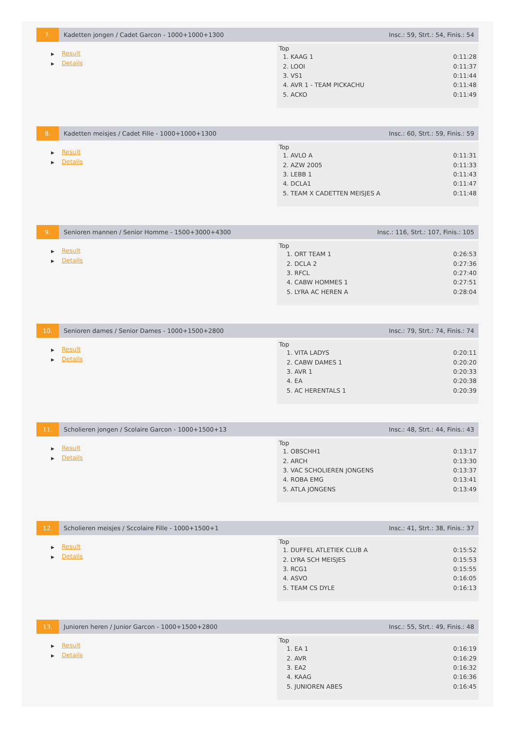7. Kadetten jongen / Cadet Garcon - 1000+1000+1300
Insc.: 59, Strt.: 54, Finis.: 54
▶ Result
▶ Details
Top
| 1. KAAG 1 | 0:11:28 |
| 2. LOOI | 0:11:37 |
| 3. VS1 | 0:11:44 |
| 4. AVR 1 - TEAM PICKACHU | 0:11:48 |
| 5. ACKO | 0:11:49 |
8. Kadetten meisjes / Cadet Fille - 1000+1000+1300
Insc.: 60, Strt.: 59, Finis.: 59
▶ Result
▶ Details
Top
| 1. AVLO A | 0:11:31 |
| 2. AZW 2005 | 0:11:33 |
| 3. LEBB 1 | 0:11:43 |
| 4. DCLA1 | 0:11:47 |
| 5. TEAM X CADETTEN MEISJES A | 0:11:48 |
9. Senioren mannen / Senior Homme - 1500+3000+4300
Insc.: 116, Strt.: 107, Finis.: 105
▶ Result
▶ Details
Top
| 1. ORT TEAM 1 | 0:26:53 |
| 2. DCLA 2 | 0:27:36 |
| 3. RFCL | 0:27:40 |
| 4. CABW HOMMES 1 | 0:27:51 |
| 5. LYRA AC HEREN A | 0:28:04 |
10. Senioren dames / Senior Dames - 1000+1500+2800
Insc.: 79, Strt.: 74, Finis.: 74
▶ Result
▶ Details
Top
| 1. VITA LADYS | 0:20:11 |
| 2. CABW DAMES 1 | 0:20:20 |
| 3. AVR 1 | 0:20:33 |
| 4. EA | 0:20:38 |
| 5. AC HERENTALS 1 | 0:20:39 |
11. Scholieren jongen / Scolaire Garcon - 1000+1500+13
Insc.: 48, Strt.: 44, Finis.: 43
▶ Result
▶ Details
Top
| 1. OBSCHH1 | 0:13:17 |
| 2. ARCH | 0:13:30 |
| 3. VAC SCHOLIEREN JONGENS | 0:13:37 |
| 4. ROBA EMG | 0:13:41 |
| 5. ATLA JONGENS | 0:13:49 |
12. Scholieren meisjes / Sccolaire Fille - 1000+1500+1
Insc.: 41, Strt.: 38, Finis.: 37
▶ Result
▶ Details
Top
| 1. DUFFEL ATLETIEK CLUB A | 0:15:52 |
| 2. LYRA SCH MEISJES | 0:15:53 |
| 3. RCG1 | 0:15:55 |
| 4. ASVO | 0:16:05 |
| 5. TEAM CS DYLE | 0:16:13 |
13. Junioren heren / Junior Garcon - 1000+1500+2800
Insc.: 55, Strt.: 49, Finis.: 48
▶ Result
▶ Details
Top
| 1. EA 1 | 0:16:19 |
| 2. AVR | 0:16:29 |
| 3. EA2 | 0:16:32 |
| 4. KAAG | 0:16:36 |
| 5. JUNIOREN ABES | 0:16:45 |